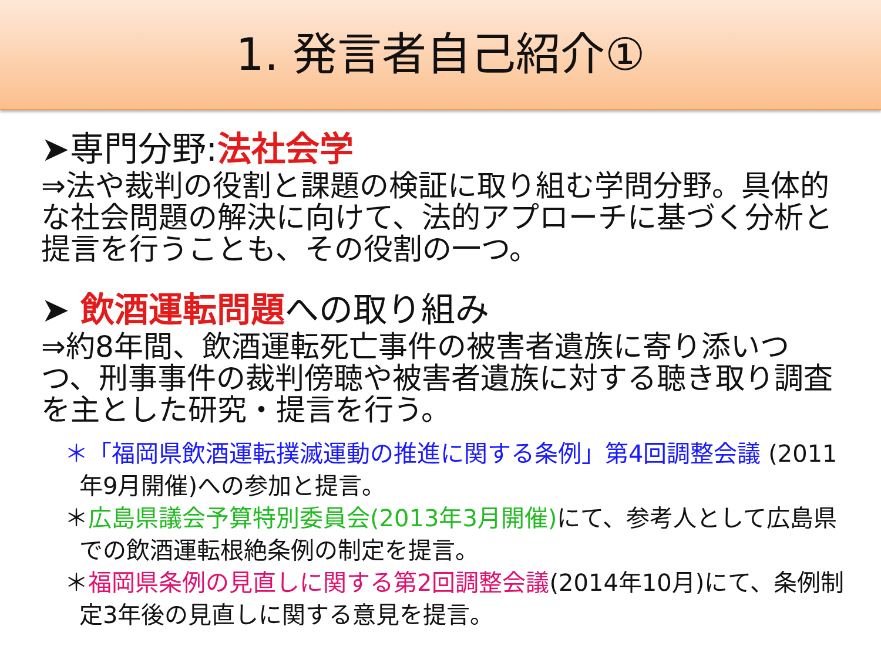1. 発言者自己紹介①
➤専門分野:法社会学
⇒法や裁判の役割と課題の検証に取り組む学問分野。具体的な社会問題の解決に向けて、法的アプローチに基づく分析と提言を行うことも、その役割の一つ。
➤ 飲酒運転問題への取り組み
⇒約8年間、飲酒運転死亡事件の被害者遺族に寄り添いつつ、刑事事件の裁判傍聴や被害者遺族に対する聴き取り調査を主とした研究・提言を行う。
＊「福岡県飲酒運転撲滅運動の推進に関する条例」第4回調整会議 (2011年9月開催)への参加と提言。
＊広島県議会予算特別委員会(2013年3月開催) にて、参考人として広島県での飲酒運転根絶条例の制定を提言。
＊福岡県条例の見直しに関する第2回調整会議(2014年10月)にて、条例制定3年後の見直しに関する意見を提言。